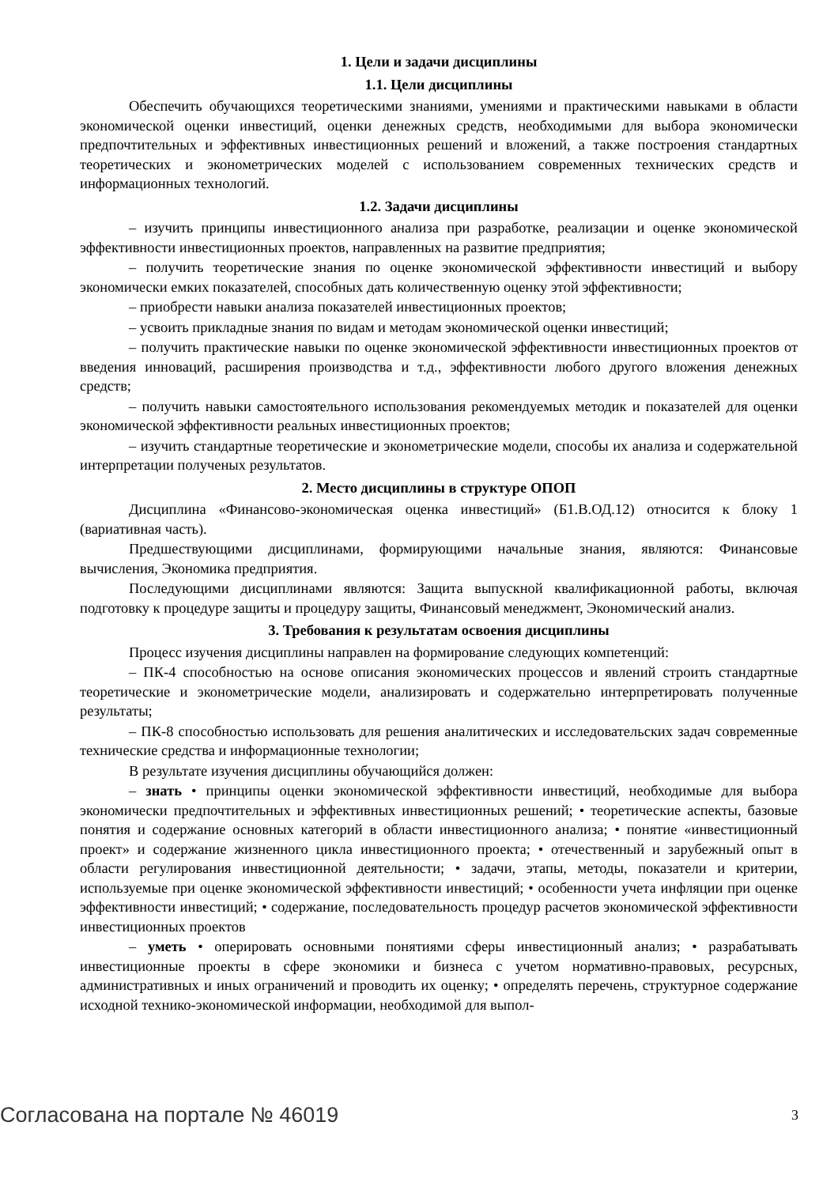1. Цели и задачи дисциплины
1.1. Цели дисциплины
Обеспечить обучающихся теоретическими знаниями, умениями и практическими навыками в области экономической оценки инвестиций, оценки денежных средств, необходимыми для выбора экономически предпочтительных и эффективных инвестиционных решений и вложений, а также построения стандартных теоретических и эконометрических моделей с использованием современных технических средств и информационных технологий.
1.2. Задачи дисциплины
– изучить принципы инвестиционного анализа при разработке, реализации и оценке экономической эффективности инвестиционных проектов, направленных на развитие предприятия;
– получить теоретические знания по оценке экономической эффективности инвестиций и выбору экономически емких показателей, способных дать количественную оценку этой эффективности;
– приобрести навыки анализа показателей инвестиционных проектов;
– усвоить прикладные знания по видам и методам экономической оценки инвестиций;
– получить практические навыки по оценке экономической эффективности инвестиционных проектов от введения инноваций, расширения производства и т.д., эффективности любого другого вложения денежных средств;
– получить навыки самостоятельного использования рекомендуемых методик и показателей для оценки экономической эффективности реальных инвестиционных проектов;
– изучить стандартные теоретические и эконометрические модели, способы их анализа и содержательной интерпретации полученых результатов.
2. Место дисциплины в структуре ОПОП
Дисциплина «Финансово-экономическая оценка инвестиций» (Б1.В.ОД.12) относится к блоку 1 (вариативная часть).
Предшествующими дисциплинами, формирующими начальные знания, являются: Финансовые вычисления, Экономика предприятия.
Последующими дисциплинами являются: Защита выпускной квалификационной работы, включая подготовку к процедуре защиты и процедуру защиты, Финансовый менеджмент, Экономический анализ.
3. Требования к результатам освоения дисциплины
Процесс изучения дисциплины направлен на формирование следующих компетенций:
– ПК-4 способностью на основе описания экономических процессов и явлений строить стандартные теоретические и эконометрические модели, анализировать и содержательно интерпретировать полученные результаты;
– ПК-8 способностью использовать для решения аналитических и исследовательских задач современные технические средства и информационные технологии;
В результате изучения дисциплины обучающийся должен:
– знать • принципы оценки экономической эффективности инвестиций, необходимые для выбора экономически предпочтительных и эффективных инвестиционных решений; • теоретические аспекты, базовые понятия и содержание основных категорий в области инвестиционного анализа; • понятие «инвестиционный проект» и содержание жизненного цикла инвестиционного проекта; • отечественный и зарубежный опыт в области регулирования инвестиционной деятельности; • задачи, этапы, методы, показатели и критерии, используемые при оценке экономической эффективности инвестиций; • особенности учета инфляции при оценке эффективности инвестиций; • содержание, последовательность процедур расчетов экономической эффективности инвестиционных проектов
– уметь • оперировать основными понятиями сферы инвестиционный анализ; • разрабатывать инвестиционные проекты в сфере экономики и бизнеса с учетом нормативно-правовых, ресурсных, административных и иных ограничений и проводить их оценку; • определять перечень, структурное содержание исходной технико-экономической информации, необходимой для выпол-
Согласована на портале № 46019 3